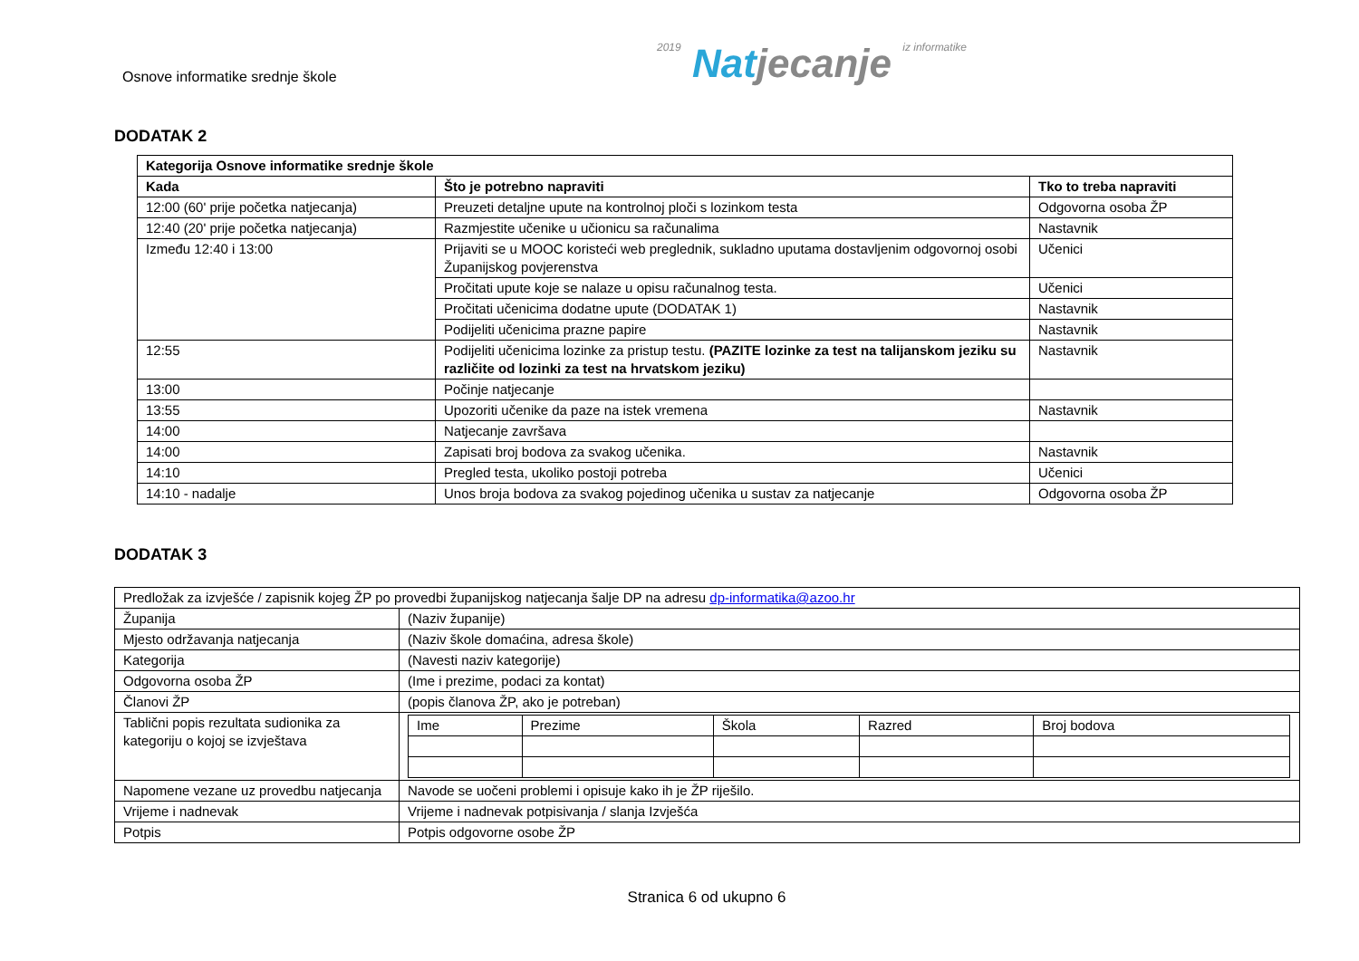Osnove informatike srednje škole
2019 Natjecanje iz informatike
DODATAK 2
| Kategorija Osnove informatike srednje škole | | |
| --- | --- | --- |
| Kada | Što je potrebno napraviti | Tko to treba napraviti |
| 12:00 (60' prije početka natjecanja) | Preuzeti detaljne upute na kontrolnoj ploči s lozinkom testa | Odgovorna osoba ŽP |
| 12:40 (20' prije početka natjecanja) | Razmjestite učenike u učionicu sa računalima | Nastavnik |
| Između 12:40 i 13:00 | Prijaviti se u MOOC koristeći web preglednik, sukladno uputama dostavljenim odgovornoj osobi Županijskog povjerenstva | Učenici |
| | Pročitati upute koje se nalaze u opisu računalnog testa. | Učenici |
| | Pročitati učenicima dodatne upute (DODATAK 1) | Nastavnik |
| | Podijeliti učenicima prazne papire | Nastavnik |
| 12:55 | Podijeliti učenicima lozinke za pristup testu. (PAZITE lozinke za test na talijanskom jeziku su različite od lozinki za test na hrvatskom jeziku) | Nastavnik |
| 13:00 | Počinje natjecanje | |
| 13:55 | Upozoriti učenike da paze na istek vremena | Nastavnik |
| 14:00 | Natjecanje završava | |
| 14:00 | Zapisati broj bodova za svakog učenika. | Nastavnik |
| 14:10 | Pregled testa, ukoliko postoji potreba | Učenici |
| 14:10 - nadalje | Unos broja bodova za svakog pojedinog učenika u sustav za natjecanje | Odgovorna osoba ŽP |
DODATAK 3
| Predložak za izvješće / zapisnik kojeg ŽP po provedbi županijskog natjecanja šalje DP na adresu dp-informatika@azoo.hr | |
| Županija | (Naziv županije) |
| Mjesto održavanja natjecanja | (Naziv škole domaćina, adresa škole) |
| Kategorija | (Navesti naziv kategorije) |
| Odgovorna osoba ŽP | (Ime i prezime, podaci za kontat) |
| Članovi ŽP | (popis članova ŽP, ako je potreban) |
| Tablični popis rezultata sudionika za kategoriju o kojoj se izvještava | / Ime / Prezime / Škola / Razred / Broj bodova / |
| Napomene vezane uz provedbu natjecanja | Navode se uočeni problemi i opisuje kako ih je ŽP riješilo. |
| Vrijeme i nadnevak | Vrijeme i nadnevak potpisivanja / slanja Izvješća |
| Potpis | Potpis odgovorne osobe ŽP |
Stranica 6 od ukupno 6